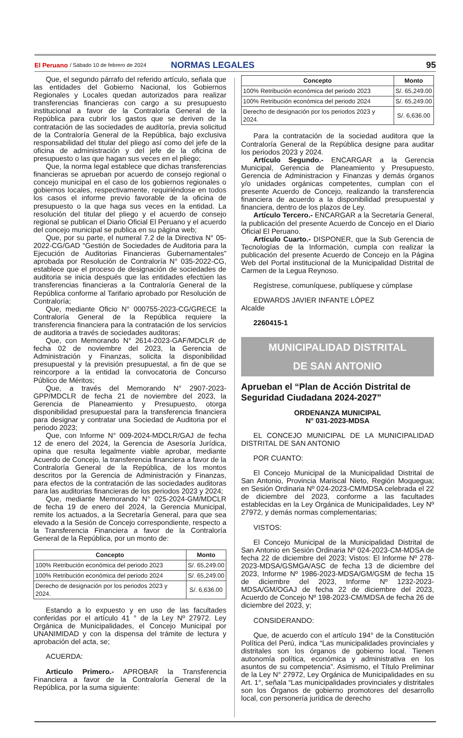El Peruano / Sábado 10 de febrero de 2024 NORMAS LEGALES 95
Que, el segundo párrafo del referido artículo, señala que las entidades del Gobierno Nacional, los Gobiernos Regionales y Locales quedan autorizados para realizar transferencias financieras con cargo a su presupuesto institucional a favor de la Contraloría General de la República para cubrir los gastos que se deriven de la contratación de las sociedades de auditoría, previa solicitud de la Contraloría General de la República, bajo exclusiva responsabilidad del titular del pliego así como del jefe de la oficina de administración y del jefe de la oficina de presupuesto o las que hagan sus veces en el pliego;
Que, la norma legal establece que dichas transferencias financieras se aprueban por acuerdo de consejo regional o concejo municipal en el caso de los gobiernos regionales o gobiernos locales, respectivamente, requiriéndose en todos los casos el informe previo favorable de la oficina de presupuesto o la que haga sus veces en la entidad. La resolución del titular del pliego y el acuerdo de consejo regional se publican el Diario Oficial El Peruano y el acuerdo del concejo municipal se publica en su página web;
Que, por su parte, el numeral 7.2 de la Directiva N° 05-2022-CG/GAD “Gestión de Sociedades de Auditoria para la Ejecución de Auditorias Financieras Gubernamentales” aprobada por Resolución de Contraloría N° 035-2022-CG, establece que el proceso de designación de sociedades de auditoria se inicia después que las entidades efectúen las transferencias financieras a la Contraloría General de la República conforme al Tarifario aprobado por Resolución de Contraloría;
Que, mediante Oficio N° 000755-2023-CG/GRECE la Contraloría General de la República requiere la transferencia financiera para la contratación de los servicios de auditoria a través de sociedades auditoras;
Que, con Memorando N° 2614-2023-GAF/MDCLR de fecha 02 de noviembre del 2023, la Gerencia de Administración y Finanzas, solicita la disponibilidad presupuestal y la previsión presupuestal, a fin de que se reincorpore a la entidad la convocatoria de Concurso Público de Méritos;
Que, a través del Memorando N° 2907-2023-GPP/MDCLR de fecha 21 de noviembre del 2023, la Gerencia de Planeamiento y Presupuesto, otorga disponibilidad presupuestal para la transferencia financiera para designar y contratar una Sociedad de Auditoria por el periodo 2023;
Que, con Informe N° 009-2024-MDCLR/GAJ de fecha 12 de enero del 2024, la Gerencia de Asesoría Jurídica, opina que resulta legalmente viable aprobar, mediante Acuerdo de Concejo, la transferencia financiera a favor de la Contraloría General de la República, de los montos descritos por la Gerencia de Administración y Finanzas, para efectos de la contratación de las sociedades auditoras para las auditorias financieras de los periodos 2023 y 2024;
Que, mediante Memorando N° 025-2024-GM/MDCLR de fecha 19 de enero del 2024, la Gerencia Municipal, remite los actuados, a la Secretaría General, para que sea elevado a la Sesión de Concejo correspondiente, respecto a la Transferencia Financiera a favor de la Contraloría General de la República, por un monto de:
| Concepto | Monto |
| --- | --- |
| 100% Retribución económica del periodo 2023 | S/. 65,249.00 |
| 100% Retribución económica del periodo 2024 | S/. 65,249.00 |
| Derecho de designación por los periodos 2023 y 2024. | S/. 6,636.00 |
Estando a lo expuesto y en uso de las facultades conferidas por el artículo 41 ° de la Ley Nº 27972. Ley Orgánica de Municipalidades, el Concejo Municipal por UNANIMIDAD y con la dispensa del trámite de lectura y aprobación del acta, se;
ACUERDA:
Articulo Primero.- APROBAR la Transferencia Financiera a favor de la Contraloría General de la República, por la suma siguiente:
| Concepto | Monto |
| --- | --- |
| 100% Retribución económica del periodo 2023 | S/. 65,249.00 |
| 100% Retribución económica del periodo 2024 | S/. 65,249.00 |
| Derecho de designación por los periodos 2023 y 2024. | S/. 6,636.00 |
Para la contratación de la sociedad auditora que la Contraloría General de la República designe para auditar los periodos 2023 y 2024.
Artículo Segundo.- ENCARGAR a la Gerencia Municipal, Gerencia de Planeamiento y Presupuesto, Gerencia de Administracion y Finanzas y demás órganos y/o unidades orgánicas competentes, cumplan con el presente Acuerdo de Concejo, realizando la transferencia financiera de acuerdo a la disponibilidad presupuestal y financiera, dentro de los plazos de Ley.
Artículo Tercero.- ENCARGAR a la Secretaría General, la publicación del presente Acuerdo de Concejo en el Diario Oficial El Peruano.
Artículo Cuarto.- DISPONER, que la Sub Gerencia de Tecnologías de la Información, cumpla con realizar la publicación del presente Acuerdo de Concejo en la Página Web del Portal institucional de la Municipalidad Distrital de Carmen de la Legua Reynoso.
Regístrese, comuníquese, publíquese y cúmplase
EDWARDS JAVIER INFANTE LÓPEZ
Alcalde
2260415-1
MUNICIPALIDAD DISTRITAL
DE SAN ANTONIO
Aprueban el “Plan de Acción Distrital de Seguridad Ciudadana 2024-2027”
ORDENANZA MUNICIPAL
N° 031-2023-MDSA
EL CONCEJO MUNICIPAL DE LA MUNICIPALIDAD DISTRITAL DE SAN ANTONIO
POR CUANTO:
El Concejo Municipal de la Municipalidad Distrital de San Antonio, Provincia Mariscal Nieto, Región Moquegua; en Sesión Ordinaria Nº 024-2023-CM/MDSA celebrada el 22 de diciembre del 2023, conforme a las facultades establecidas en la Ley Orgánica de Municipalidades, Ley Nº 27972, y demás normas complementarias;
VISTOS:
El Concejo Municipal de la Municipalidad Distrital de San Antonio en Sesión Ordinaria Nº 024-2023-CM-MDSA de fecha 22 de diciembre del 2023; Vistos: El Informe Nº 278-2023-MDSA/GSMGA/ASC de fecha 13 de diciembre del 2023, Informe Nº 1986-2023-MDSA/GM/GSM de fecha 15 de diciembre del 2023, Informe Nº 1232-2023-MDSA/GM/OGAJ de fecha 22 de diciembre del 2023, Acuerdo de Concejo Nº 198-2023-CM/MDSA de fecha 26 de diciembre del 2023, y;
CONSIDERANDO:
Que, de acuerdo con el artículo 194° de la Constitución Política del Perú, indica “Las municipalidades provinciales y distritales son los órganos de gobierno local. Tienen autonomía política, económica y administrativa en los asuntos de su competencia”. Asimismo, el Título Preliminar de la Ley N° 27972, Ley Orgánica de Municipalidades en su Art. 1°, señala “Las municipalidades provinciales y distritales son los Órganos de gobierno promotores del desarrollo local, con personería jurídica de derecho